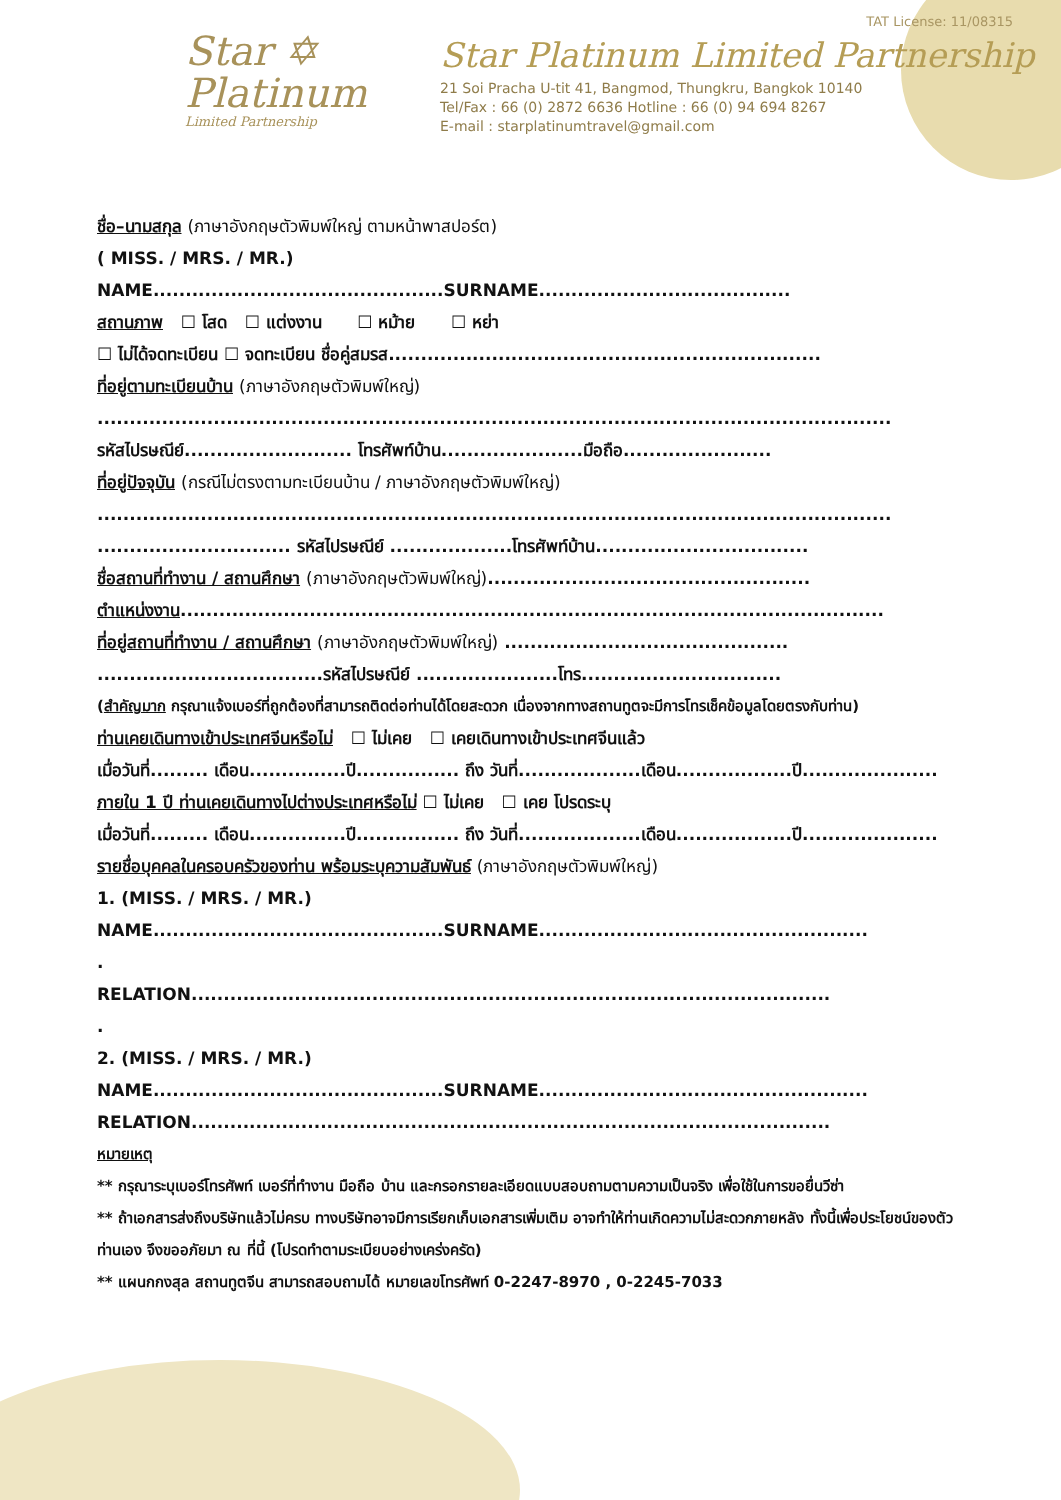TAT License: 11/08315
Star ✡
Platinum
Limited Partnership
Star Platinum Limited Partnership
21 Soi Pracha U-tit 41, Bangmod, Thungkru, Bangkok 10140
Tel/Fax : 66 (0) 2872 6636 Hotline : 66 (0) 94 694 8267
E-mail : starplatinumtravel@gmail.com
ชื่อ–นามสกุล (ภาษาอังกฤษตัวพิมพ์ใหญ่ ตามหน้าพาสปอร์ต)
( MISS. / MRS. / MR.) NAME.............................................SURNAME.......................................
สถานภาพ ☐ โสด ☐ แต่งงาน ☐ หม้าย ☐ หย่า
☐ ไม่ได้จดทะเบียน ☐ จดทะเบียน ชื่อคู่สมรส...................................................................
ที่อยู่ตามทะเบียนบ้าน (ภาษาอังกฤษตัวพิมพ์ใหญ่)
...........................................................................................................................
รหัสไปรษณีย์.......................... โทรศัพท์บ้าน......................มือถือ.......................
ที่อยู่ปัจจุบัน (กรณีไม่ตรงตามทะเบียนบ้าน / ภาษาอังกฤษตัวพิมพ์ใหญ่)
...........................................................................................................................
.............................. รหัสไปรษณีย์ ...................โทรศัพท์บ้าน.................................
ชื่อสถานที่ทำงาน / สถานศึกษา (ภาษาอังกฤษตัวพิมพ์ใหญ่)..................................................
ตำแหน่งงาน.............................................................................................................
ที่อยู่สถานที่ทำงาน / สถานศึกษา (ภาษาอังกฤษตัวพิมพ์ใหญ่) ............................................
...................................รหัสไปรษณีย์ ......................โทร...............................
(สำคัญมาก กรุณาแจ้งเบอร์ที่ถูกต้องที่สามารถติดต่อท่านได้โดยสะดวก เนื่องจากทางสถานทูตจะมีการโทรเช็คข้อมูลโดยตรงกับท่าน)
ท่านเคยเดินทางเข้าประเทศจีนหรือไม่ ☐ ไม่เคย ☐ เคยเดินทางเข้าประเทศจีนแล้ว
เมื่อวันที่......... เดือน...............ปี................ ถึง วันที่...................เดือน..................ปี.....................
ภายใน 1 ปี ท่านเคยเดินทางไปต่างประเทศหรือไม่ ☐ ไม่เคย ☐ เคย โปรดระบุ
เมื่อวันที่......... เดือน...............ปี................ ถึง วันที่...................เดือน..................ปี.....................
รายชื่อบุคคลในครอบครัวของท่าน พร้อมระบุความสัมพันธ์ (ภาษาอังกฤษตัวพิมพ์ใหญ่)
1. (MISS. / MRS. / MR.)
NAME.............................................SURNAME...................................................
.
RELATION...................................................................................................
.
2. (MISS. / MRS. / MR.)
NAME.............................................SURNAME...................................................
RELATION...................................................................................................
หมายเหตุ
** กรุณาระบุเบอร์โทรศัพท์ เบอร์ที่ทำงาน มือถือ บ้าน และกรอกรายละเอียดแบบสอบถามตามความเป็นจริง เพื่อใช้ในการขอยื่นวีซ่า
** ถ้าเอกสารส่งถึงบริษัทแล้วไม่ครบ ทางบริษัทอาจมีการเรียกเก็บเอกสารเพิ่มเติม อาจทำให้ท่านเกิดความไม่สะดวกภายหลัง ทั้งนี้เพื่อประโยชน์ของตัวท่านเอง จึงขออภัยมา ณ ที่นี้ (โปรดทำตามระเบียบอย่างเคร่งครัด)
** แผนกกงสุล สถานทูตจีน สามารถสอบถามได้ หมายเลขโทรศัพท์ 0-2247-8970 , 0-2245-7033